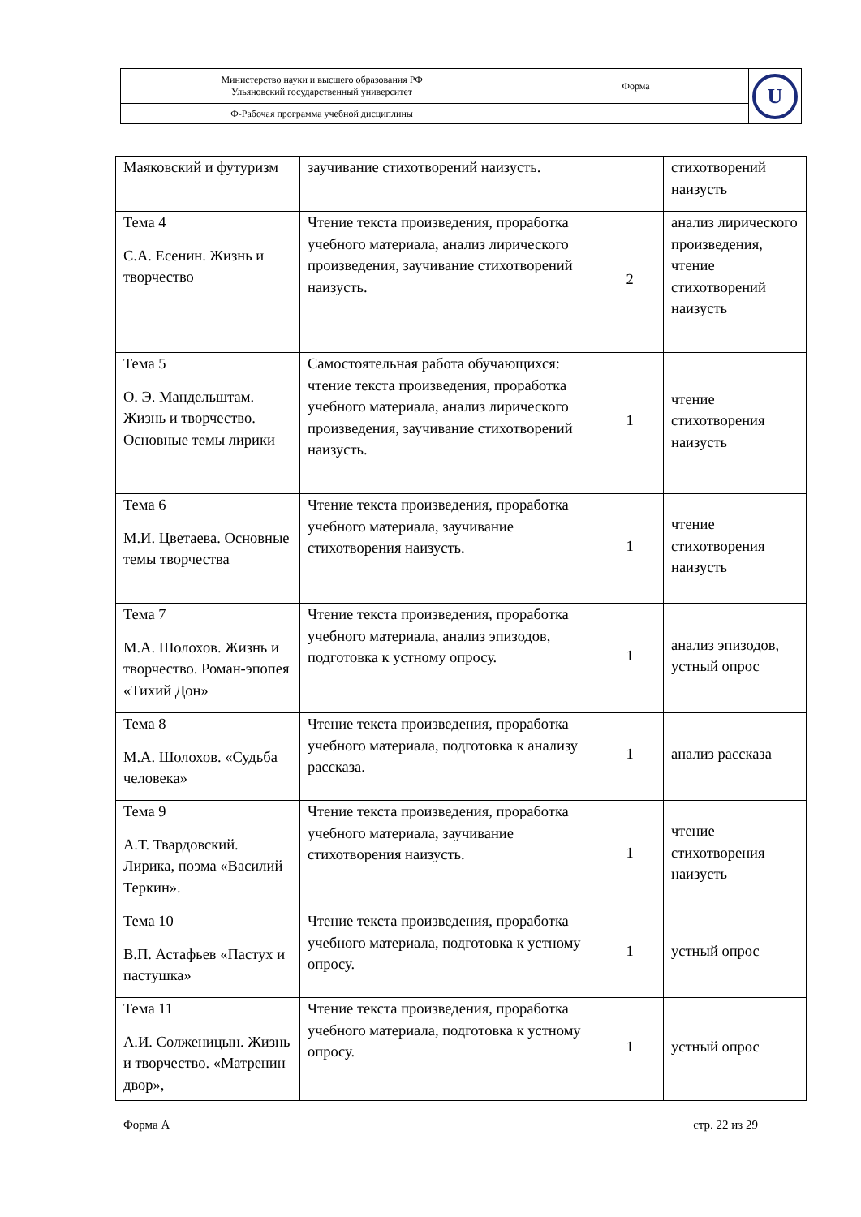| Министерство науки и высшего образования РФ Ульяновский государственный университет | Форма | U |
| Ф-Рабочая программа учебной дисциплины | | |
| Маяковский и футуризм | заучивание стихотворений наизусть. | | стихотворений наизусть |
| Тема 4 С.А. Есенин. Жизнь и творчество | Чтение текста произведения, проработка учебного материала, анализ лирического произведения, заучивание стихотворений наизусть. | 2 | анализ лирического произведения, чтение стихотворений наизусть |
| Тема 5 О. Э. Мандельштам. Жизнь и творчество. Основные темы лирики | Самостоятельная работа обучающихся: чтение текста произведения, проработка учебного материала, анализ лирического произведения, заучивание стихотворений наизусть. | 1 | чтение стихотворения наизусть |
| Тема 6 М.И. Цветаева. Основные темы творчества | Чтение текста произведения, проработка учебного материала, заучивание стихотворения наизусть. | 1 | чтение стихотворения наизусть |
| Тема 7 М.А. Шолохов. Жизнь и творчество. Роман-эпопея «Тихий Дон» | Чтение текста произведения, проработка учебного материала, анализ эпизодов, подготовка к устному опросу. | 1 | анализ эпизодов, устный опрос |
| Тема 8 М.А. Шолохов. «Судьба человека» | Чтение текста произведения, проработка учебного материала, подготовка к анализу рассказа. | 1 | анализ рассказа |
| Тема 9 А.Т. Твардовский. Лирика, поэма «Василий Теркин». | Чтение текста произведения, проработка учебного материала, заучивание стихотворения наизусть. | 1 | чтение стихотворения наизусть |
| Тема 10 В.П. Астафьев «Пастух и пастушка» | Чтение текста произведения, проработка учебного материала, подготовка к устному опросу. | 1 | устный опрос |
| Тема 11 А.И. Солженицын. Жизнь и творчество. «Матренин двор», | Чтение текста произведения, проработка учебного материала, подготовка к устному опросу. | 1 | устный опрос |
Форма А стр. 22 из 29